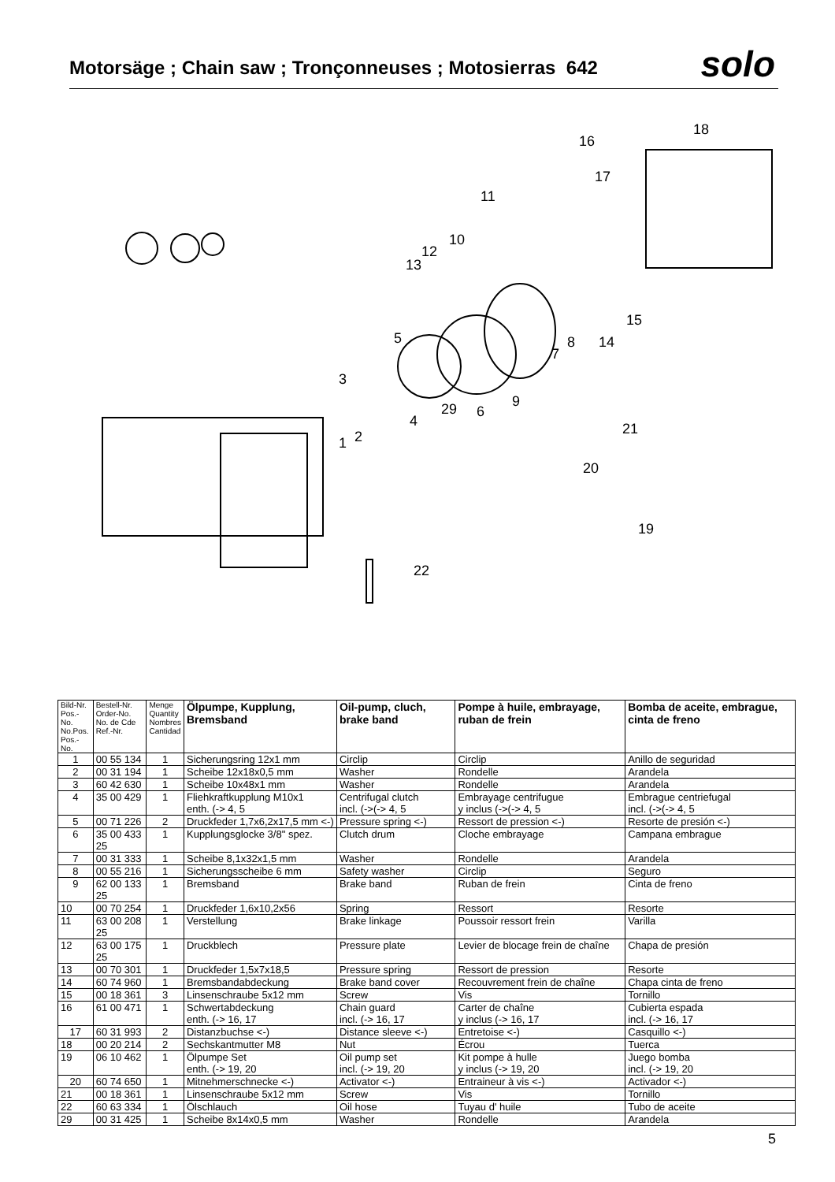Motorsäge ; Chain saw ; Tronçonneuses ; Motosierras 642
solo
18
16
17
11
10
13
12
15
14
8
7
5
3
9
6
29
4
2
1
21
20
19
22
| Bild-Nr. Pos.-No. No.Pos. Pos.-No. | Bestell-Nr. Order-No. No. de Cde Ref.-Nr. | Menge Quantity Nombres Cantidad | Ölpumpe, Kupplung, Bremsband | Oil-pump, cluch, brake band | Pompe à huile, embrayage, ruban de frein | Bomba de aceite, embrague, cinta de freno |
| --- | --- | --- | --- | --- | --- | --- |
| 1 | 00 55 134 | 1 | Sicherungsring 12x1 mm | Circlip | Circlip | Anillo de seguridad |
| 2 | 00 31 194 | 1 | Scheibe 12x18x0,5 mm | Washer | Rondelle | Arandela |
| 3 | 60 42 630 | 1 | Scheibe 10x48x1 mm | Washer | Rondelle | Arandela |
| 4 | 35 00 429 | 1 | Fliehkraftkupplung M10x1 enth. (-> 4, 5 | Centrifugal clutch incl. (->(-> 4, 5 | Embrayage centrifugue y inclus (->(-> 4, 5 | Embrague centriefugal incl. (->(-> 4, 5 |
| 5 | 00 71 226 | 2 | Druckfeder 1,7x6,2x17,5 mm <-) | Pressure spring <-) | Ressort de pression <-) | Resorte de presión <-) |
| 6 | 35 00 433 25 | 1 | Kupplungsglocke 3/8" spez. | Clutch drum | Cloche embrayage | Campana embrague |
| 7 | 00 31 333 | 1 | Scheibe 8,1x32x1,5 mm | Washer | Rondelle | Arandela |
| 8 | 00 55 216 | 1 | Sicherungsscheibe 6 mm | Safety washer | Circlip | Seguro |
| 9 | 62 00 133 25 | 1 | Bremsband | Brake band | Ruban de frein | Cinta de freno |
| 10 | 00 70 254 | 1 | Druckfeder 1,6x10,2x56 | Spring | Ressort | Resorte |
| 11 | 63 00 208 25 | 1 | Verstellung | Brake linkage | Poussoir ressort frein | Varilla |
| 12 | 63 00 175 25 | 1 | Druckblech | Pressure plate | Levier de blocage frein de chaîne | Chapa de presión |
| 13 | 00 70 301 | 1 | Druckfeder 1,5x7x18,5 | Pressure spring | Ressort de pression | Resorte |
| 14 | 60 74 960 | 1 | Bremsbandabdeckung | Brake band cover | Recouvrement frein de chaîne | Chapa cinta de freno |
| 15 | 00 18 361 | 3 | Linsenschraube 5x12 mm | Screw | Vis | Tornillo |
| 16 | 61 00 471 | 1 | Schwertabdeckung enth. (-> 16, 17 | Chain guard incl. (-> 16, 17 | Carter de chaîne y inclus (-> 16, 17 | Cubierta espada incl. (-> 16, 17 |
| 17 | 60 31 993 | 2 | Distanzbuchse <-) | Distance sleeve <-) | Entretoise <-) | Casquillo <-) |
| 18 | 00 20 214 | 2 | Sechskantmutter M8 | Nut | Écrou | Tuerca |
| 19 | 06 10 462 | 1 | Ölpumpe Set enth. (-> 19, 20 | Oil pump set incl. (-> 19, 20 | Kit pompe à hulle y inclus (-> 19, 20 | Juego bomba incl. (-> 19, 20 |
| 20 | 60 74 650 | 1 | Mitnehmerschnecke <-) | Activator <-) | Entraineur à vis <-) | Activador <-) |
| 21 | 00 18 361 | 1 | Linsenschraube 5x12 mm | Screw | Vis | Tornillo |
| 22 | 60 63 334 | 1 | Ölschlauch | Oil hose | Tuyau d' huile | Tubo de aceite |
| 29 | 00 31 425 | 1 | Scheibe 8x14x0,5 mm | Washer | Rondelle | Arandela |
5